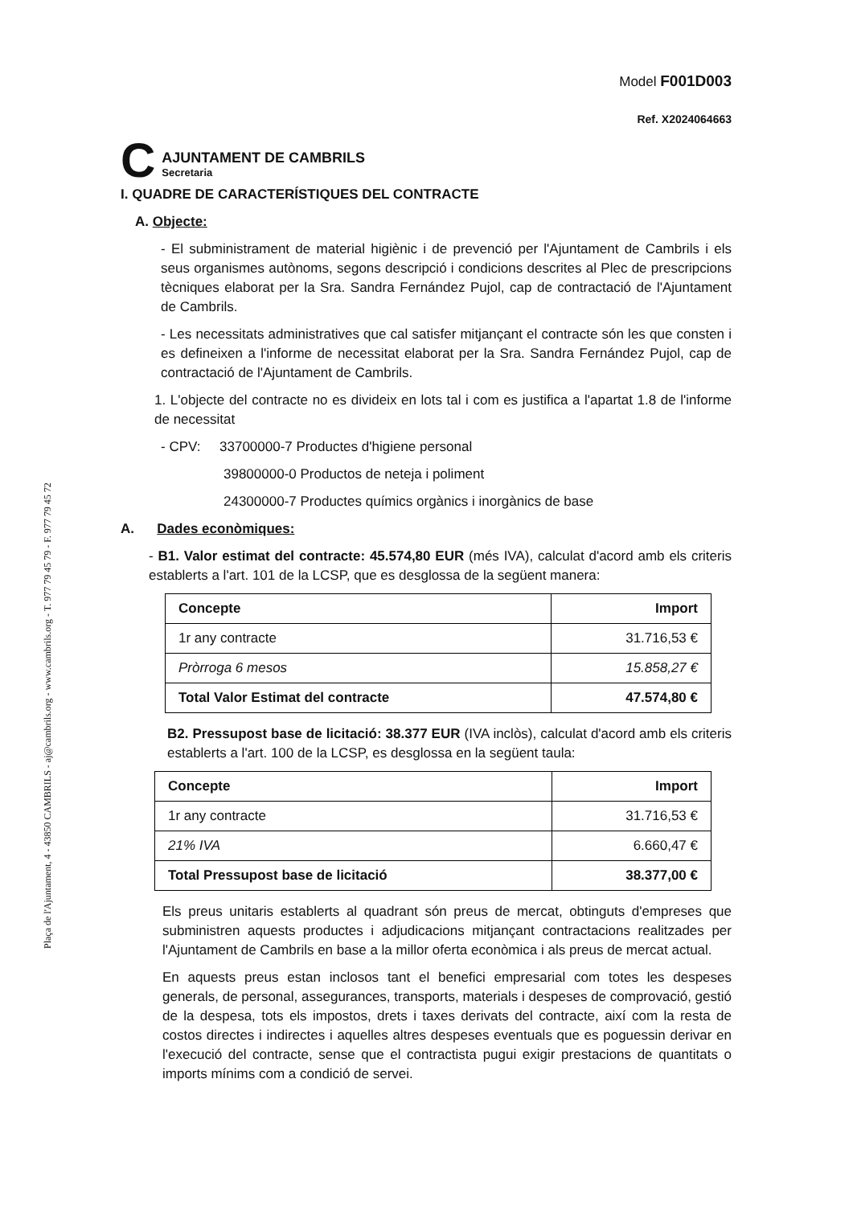Plaça de l'Ajuntament, 4 - 43850 CAMBRILS - aj@cambrils.org - www.cambrils.org - T. 977 79 45 79 - F. 977 79 45 72
C
AJUNTAMENT DE CAMBRILS
Secretaria
Model F001D003
Ref. X2024064663
I. QUADRE DE CARACTERÍSTIQUES DEL CONTRACTE
A. Objecte:
- El subministrament de material higiènic i de prevenció per l'Ajuntament de Cambrils i els seus organismes autònoms, segons descripció i condicions descrites al Plec de prescripcions tècniques elaborat per la Sra. Sandra Fernández Pujol, cap de contractació de l'Ajuntament de Cambrils.
- Les necessitats administratives que cal satisfer mitjançant el contracte són les que consten i es defineixen a l'informe de necessitat elaborat per la Sra. Sandra Fernández Pujol, cap de contractació de l'Ajuntament de Cambrils.
1. L'objecte del contracte no es divideix en lots tal i com es justifica a l'apartat 1.8 de l'informe de necessitat
- CPV: 33700000-7 Productes d'higiene personal
39800000-0 Productos de neteja i poliment
24300000-7 Productes químics orgànics i inorgànics de base
A. Dades econòmiques:
- B1. Valor estimat del contracte: 45.574,80 EUR (més IVA), calculat d'acord amb els criteris establerts a l'art. 101 de la LCSP, que es desglossa de la següent manera:
| Concepte | Import |
| 1r any contracte | 31.716,53 € |
| Pròrroga 6 mesos | 15.858,27 € |
| Total Valor Estimat del contracte | 47.574,80 € |
B2. Pressupost base de licitació: 38.377 EUR (IVA inclòs), calculat d'acord amb els criteris establerts a l'art. 100 de la LCSP, es desglossa en la següent taula:
| Concepte | Import |
| 1r any contracte | 31.716,53 € |
| 21% IVA | 6.660,47 € |
| Total Pressupost base de licitació | 38.377,00 € |
Els preus unitaris establerts al quadrant són preus de mercat, obtinguts d'empreses que subministren aquests productes i adjudicacions mitjançant contractacions realitzades per l'Ajuntament de Cambrils en base a la millor oferta econòmica i als preus de mercat actual.
En aquests preus estan inclosos tant el benefici empresarial com totes les despeses generals, de personal, assegurances, transports, materials i despeses de comprovació, gestió de la despesa, tots els impostos, drets i taxes derivats del contracte, així com la resta de costos directes i indirectes i aquelles altres despeses eventuals que es poguessin derivar en l'execució del contracte, sense que el contractista pugui exigir prestacions de quantitats o imports mínims com a condició de servei.